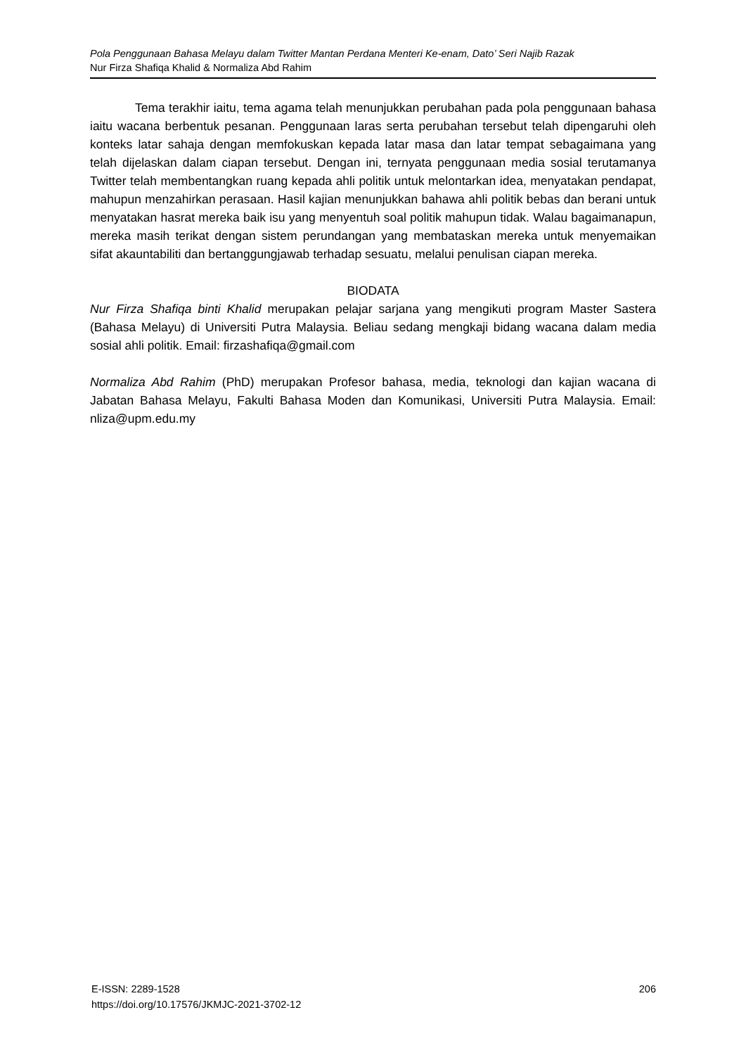Pola Penggunaan Bahasa Melayu dalam Twitter Mantan Perdana Menteri Ke-enam, Dato’ Seri Najib Razak
Nur Firza Shafiqa Khalid & Normaliza Abd Rahim
Tema terakhir iaitu, tema agama telah menunjukkan perubahan pada pola penggunaan bahasa iaitu wacana berbentuk pesanan. Penggunaan laras serta perubahan tersebut telah dipengaruhi oleh konteks latar sahaja dengan memfokuskan kepada latar masa dan latar tempat sebagaimana yang telah dijelaskan dalam ciapan tersebut. Dengan ini, ternyata penggunaan media sosial terutamanya Twitter telah membentangkan ruang kepada ahli politik untuk melontarkan idea, menyatakan pendapat, mahupun menzahirkan perasaan. Hasil kajian menunjukkan bahawa ahli politik bebas dan berani untuk menyatakan hasrat mereka baik isu yang menyentuh soal politik mahupun tidak. Walau bagaimanapun, mereka masih terikat dengan sistem perundangan yang membataskan mereka untuk menyemaikan sifat akauntabiliti dan bertanggungjawab terhadap sesuatu, melalui penulisan ciapan mereka.
BIODATA
Nur Firza Shafiqa binti Khalid merupakan pelajar sarjana yang mengikuti program Master Sastera (Bahasa Melayu) di Universiti Putra Malaysia. Beliau sedang mengkaji bidang wacana dalam media sosial ahli politik. Email: firzashafiqa@gmail.com
Normaliza Abd Rahim (PhD) merupakan Profesor bahasa, media, teknologi dan kajian wacana di Jabatan Bahasa Melayu, Fakulti Bahasa Moden dan Komunikasi, Universiti Putra Malaysia. Email: nliza@upm.edu.my
E-ISSN: 2289-1528
https://doi.org/10.17576/JKMJC-2021-3702-12
206